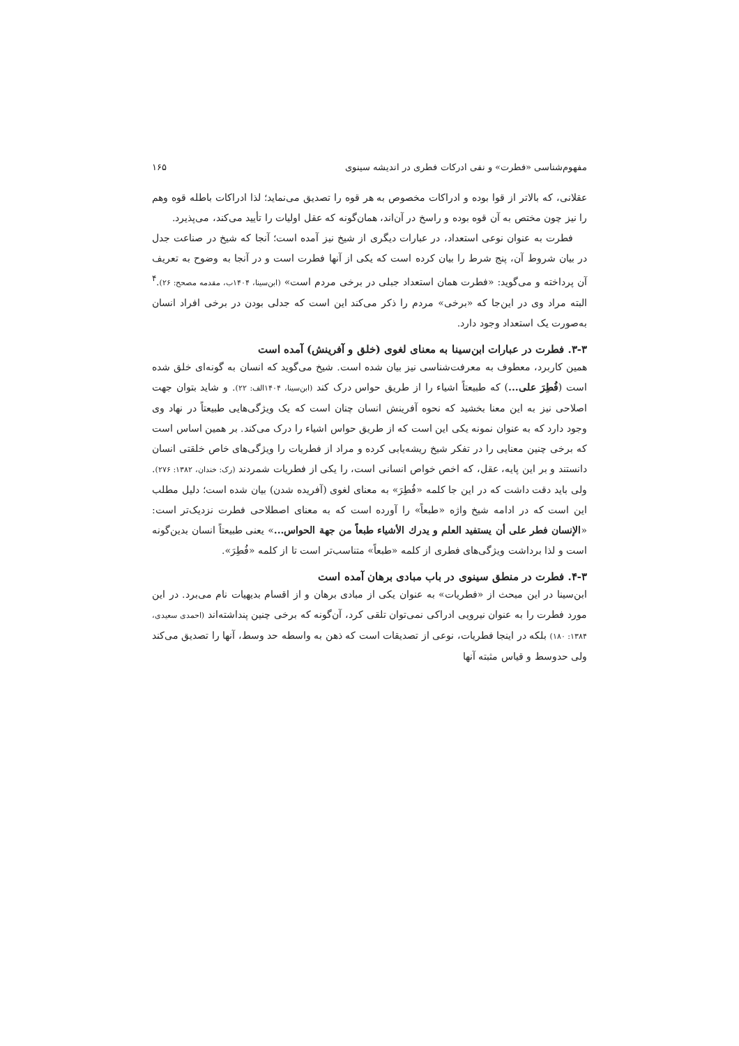مفهوم‌شناسی «فطرت» و نفی ادرکات فطری در اندیشه سینوی ۱۶۵
عقلانی، که بالاتر از قوا بوده و ادراکات مخصوص به هر قوه را تصدیق می‌نماید؛ لذا ادراکات باطله قوه وهم را نیز چون مختص به آن قوه بوده و راسخ در آن‌اند، همان‌گونه که عقل اولیات را تأیید می‌کند، می‌پذیرد.
فطرت به عنوان نوعی استعداد، در عبارات دیگری از شیخ نیز آمده است؛ آنجا که شیخ در صناعت جدل در بیان شروط آن، پنج شرط را بیان کرده است که یکی از آنها فطرت است و در آنجا به وضوح به تعریف آن پرداخته و می‌گوید: «فطرت همان استعداد جبلی در برخی مردم است» (ابن‌سینا، ۱۴۰۴ب، مقدمه مصحح: ۲۶).<sup>۴</sup> البته مراد وی در این‌جا که «برخی» مردم را ذکر می‌کند این است که جدلی بودن در برخی افراد انسان به‌صورت یک استعداد وجود دارد.
۳-۳. فطرت در عبارات ابن‌سینا به معنای لغوی (خلق و آفرینش) آمده است
همین کاربرد، معطوف به معرفت‌شناسی نیز بیان شده است. شیخ می‌گوید که انسان به گونه‌ای خلق شده است (فُطِرَ علی...) که طبیعتاً اشیاء را از طریق حواس درک کند (ابن‌سینا، ۱۴۰۴الف: ۲۲). و شاید بتوان جهت اصلاحی نیز به این معنا بخشید که نحوه آفرینش انسان چنان است که یک ویژگی‌هایی طبیعتاً در نهاد وی وجود دارد که به عنوان نمونه یکی این است که از طریق حواس اشیاء را درک می‌کند. بر همین اساس است که برخی چنین معنایی را در تفکر شیخ ریشه‌یابی کرده و مراد از فطریات را ویژگی‌های خاص خلقتی انسان دانستند و بر این پایه، عقل، که اخص خواص انسانی است، را یکی از فطریات شمردند (رک: خندان، ۱۳۸۲: ۲۷۶). ولی باید دقت داشت که در این جا کلمه «فُطِرَ» به معنای لغوی (آفریده شدن) بیان شده است؛ دلیل مطلب این است که در ادامه شیخ واژه «طبعاً» را آورده است که به معنای اصطلاحی فطرت نزدیک‌تر است: «الإنسان فطر علی أن یستفید العلم و یدرك الأشیاء طبعاً من جهة الحواس...» یعنی طبیعتاً انسان بدین‌گونه است و لذا برداشت ویژگی‌های فطری از کلمه «طبعاً» متناسب‌تر است تا از کلمه «فُطِرَ».
۴-۳. فطرت در منطق سینوی در باب مبادی برهان آمده است
ابن‌سینا در این مبحث از «فطریات» به عنوان یکی از مبادی برهان و از اقسام بدیهیات نام می‌برد. در این مورد فطرت را به عنوان نیرویی ادراکی نمی‌توان تلقی کرد، آن‌گونه که برخی چنین پنداشته‌اند (احمدی سعیدی، ۱۳۸۴: ۱۸۰) بلکه در اینجا فطریات، نوعی از تصدیقات است که ذهن به واسطه حد وسط، آنها را تصدیق می‌کند ولی حدوسط و قیاس مثبته آنها